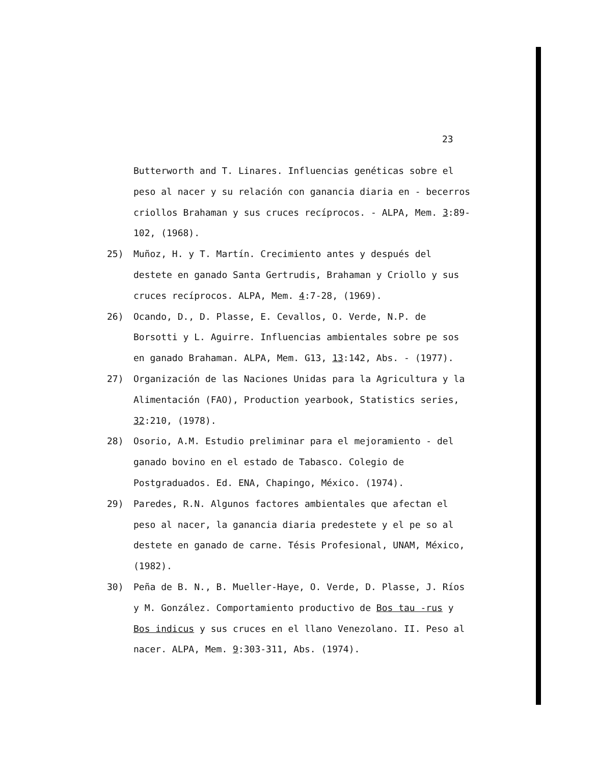23
Butterworth and T. Linares. Influencias genéticas sobre el peso al nacer y su relación con ganancia diaria en - becerros criollos Brahaman y sus cruces recíprocos. - ALPA, Mem. 3:89-102, (1968).
25) Muñoz, H. y T. Martín. Crecimiento antes y después del destete en ganado Santa Gertrudis, Brahaman y Criollo y sus cruces recíprocos. ALPA, Mem. 4:7-28, (1969).
26) Ocando, D., D. Plasse, E. Cevallos, O. Verde, N.P. de Borsotti y L. Aguirre. Influencias ambientales sobre pe sos en ganado Brahaman. ALPA, Mem. G13, 13:142, Abs. - (1977).
27) Organización de las Naciones Unidas para la Agricultura y la Alimentación (FAO), Production yearbook, Statistics series, 32:210, (1978).
28) Osorio, A.M. Estudio preliminar para el mejoramiento - del ganado bovino en el estado de Tabasco. Colegio de Postgraduados. Ed. ENA, Chapingo, México. (1974).
29) Paredes, R.N. Algunos factores ambientales que afectan el peso al nacer, la ganancia diaria predestete y el pe so al destete en ganado de carne. Tésis Profesional, UNAM, México, (1982).
30) Peña de B. N., B. Mueller-Haye, O. Verde, D. Plasse, J. Ríos y M. González. Comportamiento productivo de Bos tau -rus y Bos indicus y sus cruces en el llano Venezolano. II. Peso al nacer. ALPA, Mem. 9:303-311, Abs. (1974).